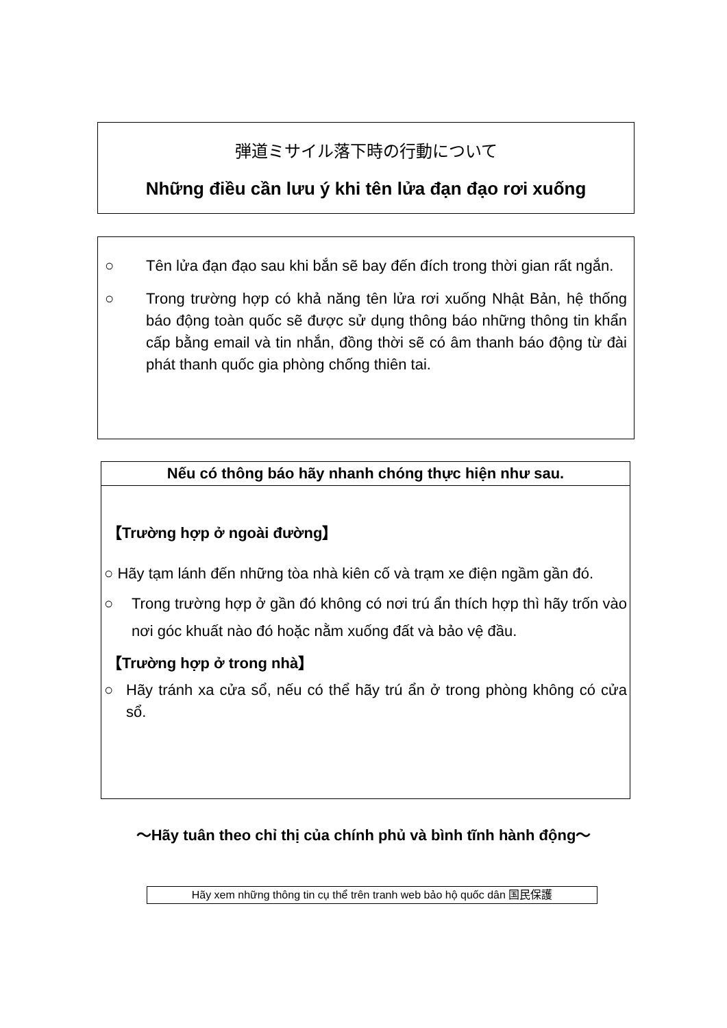弾道ミサイル落下時の行動について
Những điều cần lưu ý khi tên lửa đạn đạo rơi xuống
○ Tên lửa đạn đạo sau khi bắn sẽ bay đến đích trong thời gian rất ngắn.
○ Trong trường hợp có khả năng tên lửa rơi xuống Nhật Bản, hệ thống báo động toàn quốc sẽ được sử dụng thông báo những thông tin khẩn cấp bằng email và tin nhắn, đồng thời sẽ có âm thanh báo động từ đài phát thanh quốc gia phòng chống thiên tai.
Nếu có thông báo hãy nhanh chóng thực hiện như sau.
【Trường hợp ở ngoài đường】
○ Hãy tạm lánh đến những tòa nhà kiên cố và trạm xe điện ngầm gần đó.
○ Trong trường hợp ở gần đó không có nơi trú ẩn thích hợp thì hãy trốn vào nơi góc khuất nào đó hoặc nằm xuống đất và bảo vệ đầu.
【Trường hợp ở trong nhà】
○ Hãy tránh xa cửa sổ, nếu có thể hãy trú ẩn ở trong phòng không có cửa sổ.
～Hãy tuân theo chỉ thị của chính phủ và bình tĩnh hành động～
Hãy xem những thông tin cụ thể trên tranh web bảo hộ quốc dân 国民保護